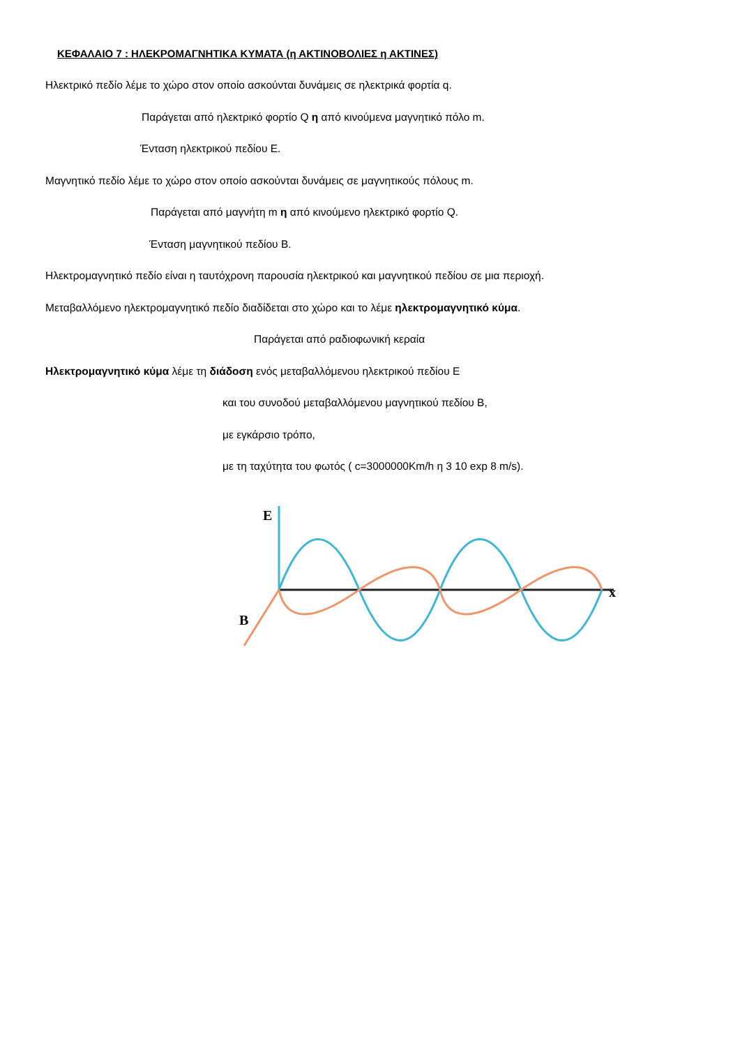ΚΕΦΑΛΑΙΟ 7 : ΗΛΕΚΡΟΜΑΓΝΗΤΙΚΑ ΚΥΜΑΤΑ (η ΑΚΤΙΝΟΒΟΛΙΕΣ η ΑΚΤΙΝΕΣ)
Ηλεκτρικό πεδίο λέμε το χώρο στον οποίο ασκούνται δυνάμεις σε ηλεκτρικά φορτία q.
Παράγεται από ηλεκτρικό φορτίο Q η από κινούμενα μαγνητικό πόλο m.
Ένταση ηλεκτρικού πεδίου Ε.
Μαγνητικό πεδίο λέμε το χώρο στον οποίο ασκούνται δυνάμεις σε μαγνητικούς πόλους m.
Παράγεται από μαγνήτη m η από κινούμενο ηλεκτρικό φορτίο Q.
Ένταση μαγνητικού πεδίου Β.
Ηλεκτρομαγνητικό πεδίο είναι η ταυτόχρονη παρουσία ηλεκτρικού και μαγνητικού πεδίου σε μια περιοχή.
Μεταβαλλόμενο ηλεκτρομαγνητικό πεδίο διαδίδεται στο χώρο και το λέμε ηλεκτρομαγνητικό κύμα.
Παράγεται από ραδιοφωνική κεραία
Ηλεκτρομαγνητικό κύμα λέμε τη διάδοση ενός μεταβαλλόμενου ηλεκτρικού πεδίου Ε
και του συνοδού μεταβαλλόμενου μαγνητικού πεδίου Β,
με εγκάρσιο τρόπο,
με τη ταχύτητα του φωτός ( c=3000000Km/h η 3 10 exp 8 m/s).
E
B
x